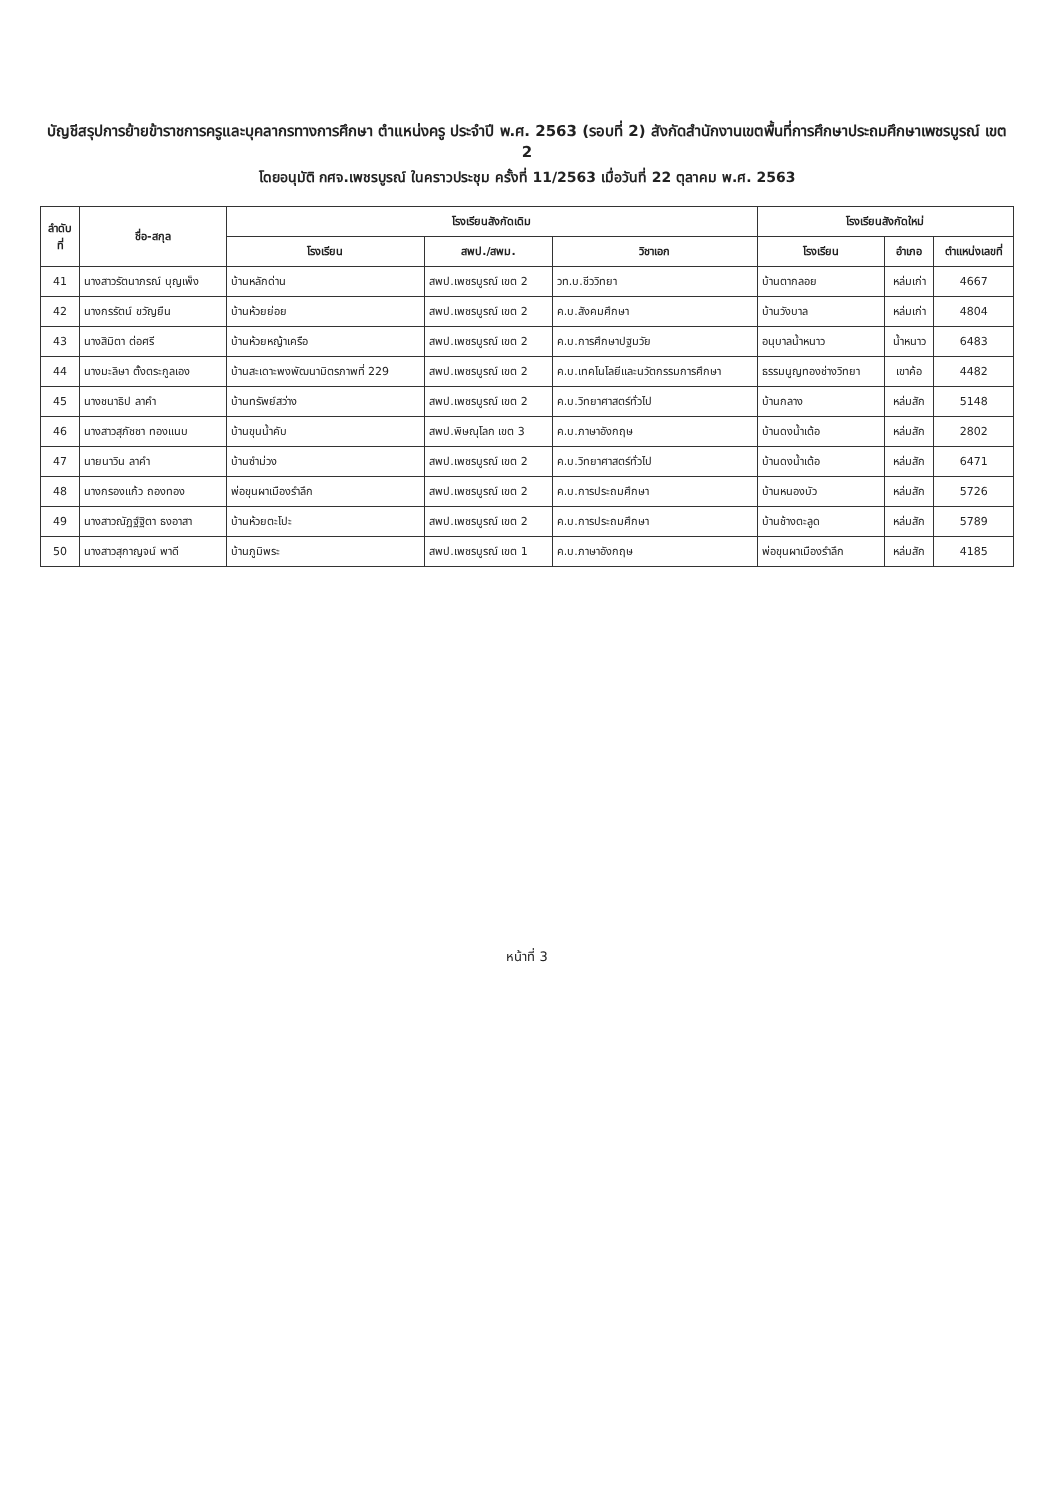บัญชีสรุปการย้ายข้าราชการครูและบุคลากรทางการศึกษา ตำแหน่งครู ประจำปี พ.ศ. 2563 (รอบที่ 2) สังกัดสำนักงานเขตพื้นที่การศึกษาประถมศึกษาเพชรบูรณ์ เขต 2
โดยอนุมัติ กศจ.เพชรบูรณ์ ในคราวประชุม ครั้งที่ 11/2563 เมื่อวันที่ 22 ตุลาคม พ.ศ. 2563
| ลำดับ ที่ | ชื่อ-สกุล | โรงเรียนสังกัดเดิม | | | โรงเรียนสังกัดใหม่ | | |
| --- | --- | --- | --- | --- | --- | --- | --- |
| | | โรงเรียน | สพป./สพม. | วิชาเอก | โรงเรียน | อำเภอ | ตำแหน่งเลขที่ |
| 41 | นางสาวรัตนาภรณ์ บุญเพ็ง | บ้านหลักด่าน | สพป.เพชรบูรณ์ เขต 2 | วท.บ.ชีววิทยา | บ้านตากลอย | หล่มเก่า | 4667 |
| 42 | นางกรรัตน์ ขวัญยืน | บ้านห้วยย่อย | สพป.เพชรบูรณ์ เขต 2 | ค.บ.สังคมศึกษา | บ้านวังบาล | หล่มเก่า | 4804 |
| 43 | นางสิมิตา ต่อศรี | บ้านห้วยหญ้าเครือ | สพป.เพชรบูรณ์ เขต 2 | ค.บ.การศึกษาปฐมวัย | อนุบาลน้ำหนาว | น้ำหนาว | 6483 |
| 44 | นางมะลิษา ตั้งตระกูลเอง | บ้านสะเดาะพงพัฒนามิตรภาพที่ 229 | สพป.เพชรบูรณ์ เขต 2 | ค.บ.เทคโนโลยีและนวัตกรรมการศึกษา | ธรรมนูญทองช่างวิทยา | เขาค้อ | 4482 |
| 45 | นางชนาธิป ลาคำ | บ้านทรัพย์สว่าง | สพป.เพชรบูรณ์ เขต 2 | ค.บ.วิทยาศาสตร์ทั่วไป | บ้านกลาง | หล่มสัก | 5148 |
| 46 | นางสาวสุภัชชา ทองแนบ | บ้านขุนน้ำคับ | สพป.พิษณุโลก เขต 3 | ค.บ.ภาษาอังกฤษ | บ้านดงน้ำเต้อ | หล่มสัก | 2802 |
| 47 | นายนาวิน ลาคำ | บ้านซำม่วง | สพป.เพชรบูรณ์ เขต 2 | ค.บ.วิทยาศาสตร์ทั่วไป | บ้านดงน้ำเต้อ | หล่มสัก | 6471 |
| 48 | นางกรองแก้ว ถองทอง | พ่อขุนผาเมืองรำลึก | สพป.เพชรบูรณ์ เขต 2 | ค.บ.การประถมศึกษา | บ้านหนองบัว | หล่มสัก | 5726 |
| 49 | นางสาวณัฏฐ์ฐิตา ธงอาสา | บ้านห้วยตะโปะ | สพป.เพชรบูรณ์ เขต 2 | ค.บ.การประถมศึกษา | บ้านช้างตะลูด | หล่มสัก | 5789 |
| 50 | นางสาวสุกาญจน์ พาดี | บ้านภูมิพระ | สพป.เพชรบูรณ์ เขต 1 | ค.บ.ภาษาอังกฤษ | พ่อขุนผาเมืองรำลึก | หล่มสัก | 4185 |
หน้าที่ 3